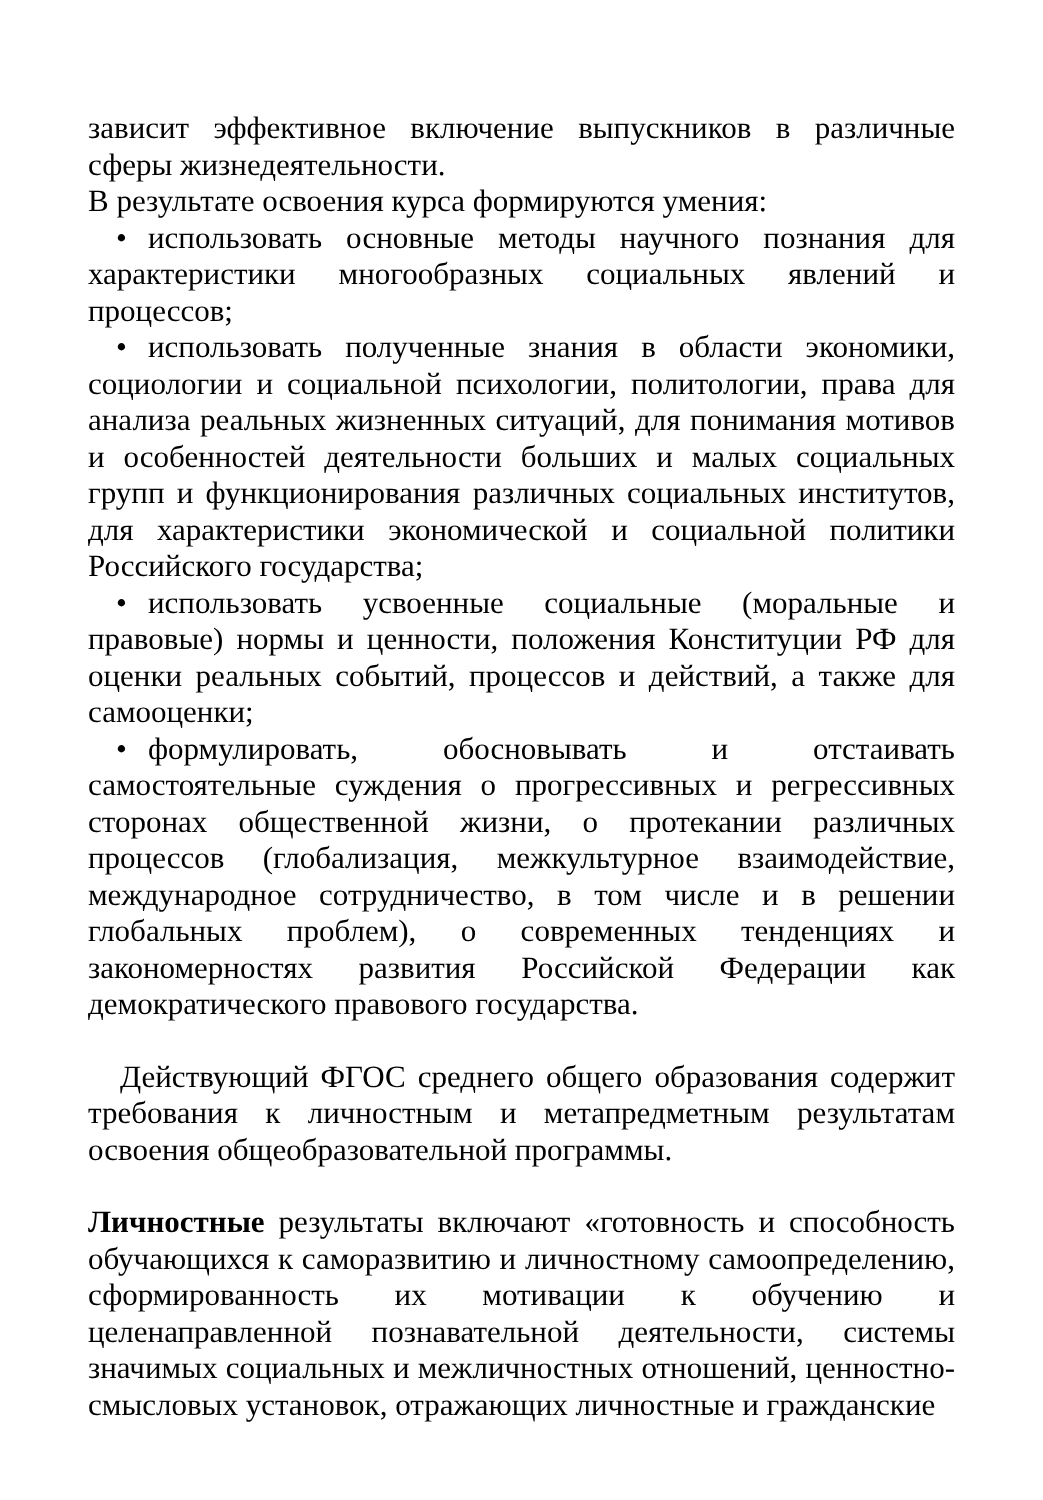зависит эффективное включение выпускников в различные сферы жизнедеятельности.
В результате освоения курса формируются умения:
• использовать основные методы научного познания для характеристики многообразных социальных явлений и процессов;
• использовать полученные знания в области экономики, социологии и социальной психологии, политологии, права для анализа реальных жизненных ситуаций, для понимания мотивов и особенностей деятельности больших и малых социальных групп и функционирования различных социальных институтов, для характеристики экономической и социальной политики Российского государства;
• использовать усвоенные социальные (моральные и правовые) нормы и ценности, положения Конституции РФ для оценки реальных событий, процессов и действий, а также для самооценки;
• формулировать, обосновывать и отстаивать самостоятельные суждения о прогрессивных и регрессивных сторонах общественной жизни, о протекании различных процессов (глобализация, межкультурное взаимодействие, международное сотрудничество, в том числе и в решении глобальных проблем), о современных тенденциях и закономерностях развития Российской Федерации как демократического правового государства.
Действующий ФГОС среднего общего образования содержит требования к личностным и метапредметным результатам освоения общеобразовательной программы.
Личностные результаты включают «готовность и способность обучающихся к саморазвитию и личностному самоопределению, сформированность их мотивации к обучению и целенаправленной познавательной деятельности, системы значимых социальных и межличностных отношений, ценностно-смысловых установок, отражающих личностные и гражданские